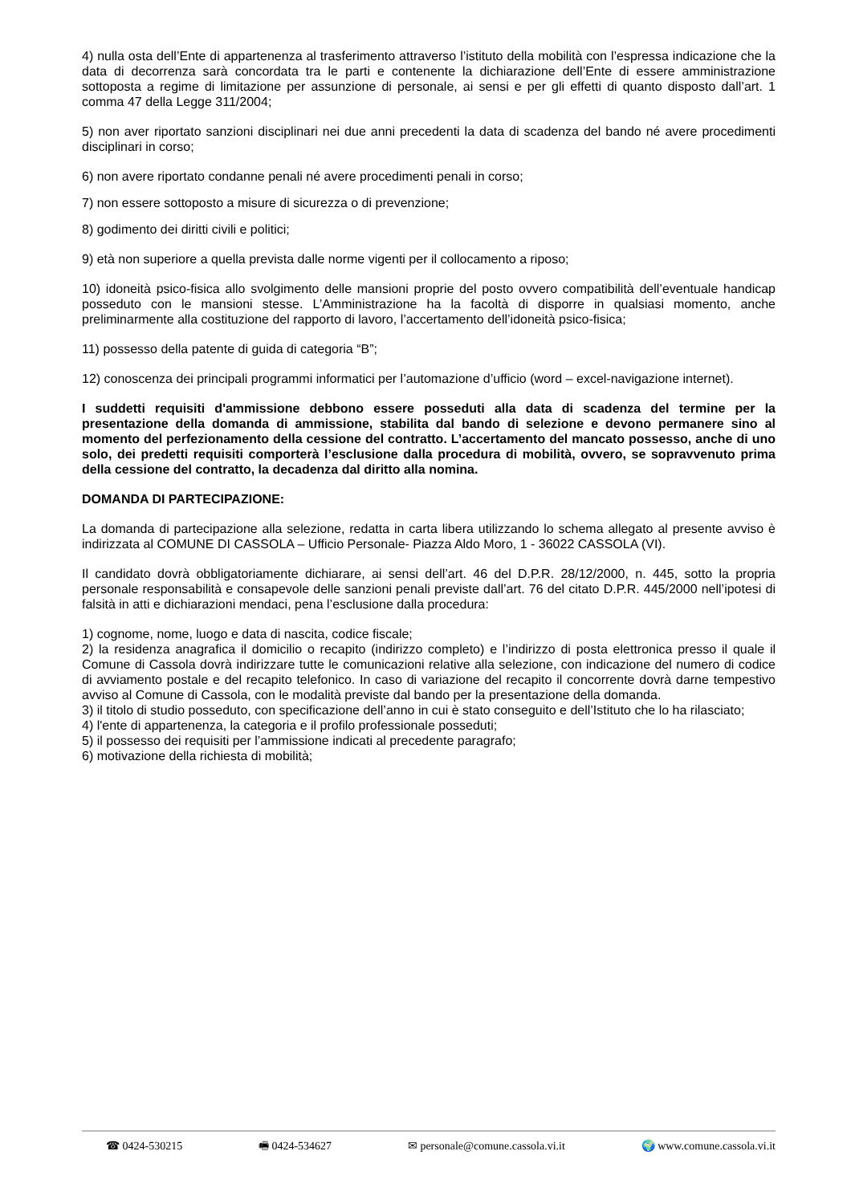4) nulla osta dell’Ente di appartenenza al trasferimento attraverso l’istituto della mobilità con l’espressa indicazione che la data di decorrenza sarà concordata tra le parti e contenente la dichiarazione dell’Ente di essere amministrazione sottoposta a regime di limitazione per assunzione di personale, ai sensi e per gli effetti di quanto disposto dall’art. 1 comma 47 della Legge 311/2004;
5) non aver riportato sanzioni disciplinari nei due anni precedenti la data di scadenza del bando né avere procedimenti disciplinari in corso;
6) non avere riportato condanne penali né avere procedimenti penali in corso;
7) non essere sottoposto a misure di sicurezza o di prevenzione;
8) godimento dei diritti civili e politici;
9) età non superiore a quella prevista dalle norme vigenti per il collocamento a riposo;
10) idoneità psico-fisica allo svolgimento delle mansioni proprie del posto ovvero compatibilità dell’eventuale handicap posseduto con le mansioni stesse. L’Amministrazione ha la facoltà di disporre in qualsiasi momento, anche preliminarmente alla costituzione del rapporto di lavoro, l’accertamento dell’idoneità psico-fisica;
11) possesso della patente di guida di categoria “B”;
12) conoscenza dei principali programmi informatici per l’automazione d’ufficio (word – excel-navigazione internet).
I suddetti requisiti d'ammissione debbono essere posseduti alla data di scadenza del termine per la presentazione della domanda di ammissione, stabilita dal bando di selezione e devono permanere sino al momento del perfezionamento della cessione del contratto. L’accertamento del mancato possesso, anche di uno solo, dei predetti requisiti comporterà l’esclusione dalla procedura di mobilità, ovvero, se sopravvenuto prima della cessione del contratto, la decadenza dal diritto alla nomina.
DOMANDA DI PARTECIPAZIONE:
La domanda di partecipazione alla selezione, redatta in carta libera utilizzando lo schema allegato al presente avviso è indirizzata al COMUNE DI CASSOLA – Ufficio Personale- Piazza Aldo Moro, 1 - 36022 CASSOLA (VI).
Il candidato dovrà obbligatoriamente dichiarare, ai sensi dell’art. 46 del D.P.R. 28/12/2000, n. 445, sotto la propria personale responsabilità e consapevole delle sanzioni penali previste dall’art. 76 del citato D.P.R. 445/2000 nell’ipotesi di falsità in atti e dichiarazioni mendaci, pena l’esclusione dalla procedura:
1) cognome, nome, luogo e data di nascita, codice fiscale;
2) la residenza anagrafica il domicilio o recapito (indirizzo completo) e l’indirizzo di posta elettronica presso il quale il Comune di Cassola dovrà indirizzare tutte le comunicazioni relative alla selezione, con indicazione del numero di codice di avviamento postale e del recapito telefonico. In caso di variazione del recapito il concorrente dovrà darne tempestivo avviso al Comune di Cassola, con le modalità previste dal bando per la presentazione della domanda.
3) il titolo di studio posseduto, con specificazione dell’anno in cui è stato conseguito e dell’Istituto che lo ha rilasciato;
4) l'ente di appartenenza, la categoria e il profilo professionale posseduti;
5) il possesso dei requisiti per l’ammissione indicati al precedente paragrafo;
6) motivazione della richiesta di mobilità;
☎ 0424-530215 🖷 0424-534627 ✉ personale@comune.cassola.vi.it 🌍 www.comune.cassola.vi.it